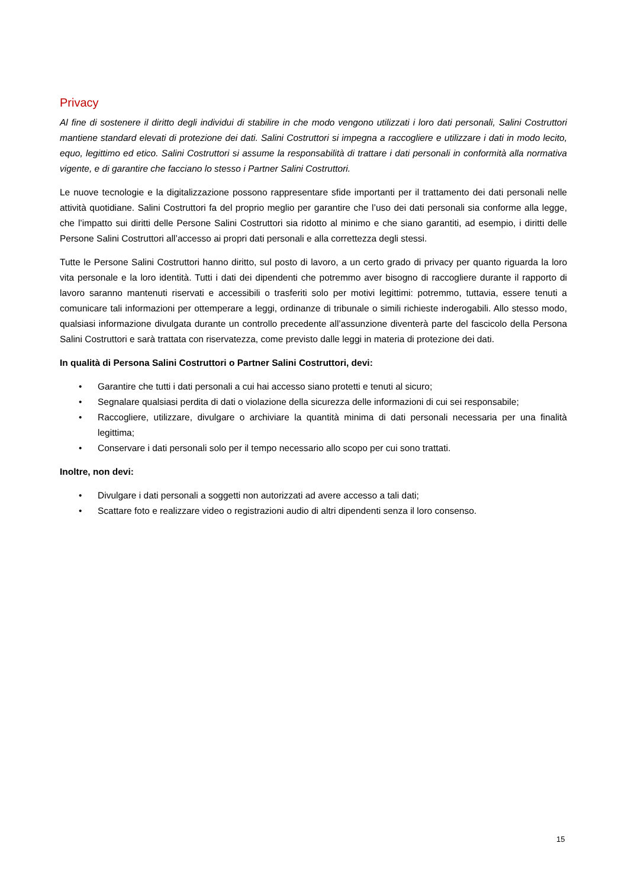Privacy
Al fine di sostenere il diritto degli individui di stabilire in che modo vengono utilizzati i loro dati personali, Salini Costruttori mantiene standard elevati di protezione dei dati. Salini Costruttori si impegna a raccogliere e utilizzare i dati in modo lecito, equo, legittimo ed etico. Salini Costruttori si assume la responsabilità di trattare i dati personali in conformità alla normativa vigente, e di garantire che facciano lo stesso i Partner Salini Costruttori.
Le nuove tecnologie e la digitalizzazione possono rappresentare sfide importanti per il trattamento dei dati personali nelle attività quotidiane. Salini Costruttori fa del proprio meglio per garantire che l’uso dei dati personali sia conforme alla legge, che l’impatto sui diritti delle Persone Salini Costruttori sia ridotto al minimo e che siano garantiti, ad esempio, i diritti delle Persone Salini Costruttori all’accesso ai propri dati personali e alla correttezza degli stessi.
Tutte le Persone Salini Costruttori hanno diritto, sul posto di lavoro, a un certo grado di privacy per quanto riguarda la loro vita personale e la loro identità. Tutti i dati dei dipendenti che potremmo aver bisogno di raccogliere durante il rapporto di lavoro saranno mantenuti riservati e accessibili o trasferiti solo per motivi legittimi: potremmo, tuttavia, essere tenuti a comunicare tali informazioni per ottemperare a leggi, ordinanze di tribunale o simili richieste inderogabili. Allo stesso modo, qualsiasi informazione divulgata durante un controllo precedente all’assunzione diventerà parte del fascicolo della Persona Salini Costruttori e sarà trattata con riservatezza, come previsto dalle leggi in materia di protezione dei dati.
In qualità di Persona Salini Costruttori o Partner Salini Costruttori, devi:
• Garantire che tutti i dati personali a cui hai accesso siano protetti e tenuti al sicuro;
• Segnalare qualsiasi perdita di dati o violazione della sicurezza delle informazioni di cui sei responsabile;
• Raccogliere, utilizzare, divulgare o archiviare la quantità minima di dati personali necessaria per una finalità legittima;
• Conservare i dati personali solo per il tempo necessario allo scopo per cui sono trattati.
Inoltre, non devi:
• Divulgare i dati personali a soggetti non autorizzati ad avere accesso a tali dati;
• Scattare foto e realizzare video o registrazioni audio di altri dipendenti senza il loro consenso.
15